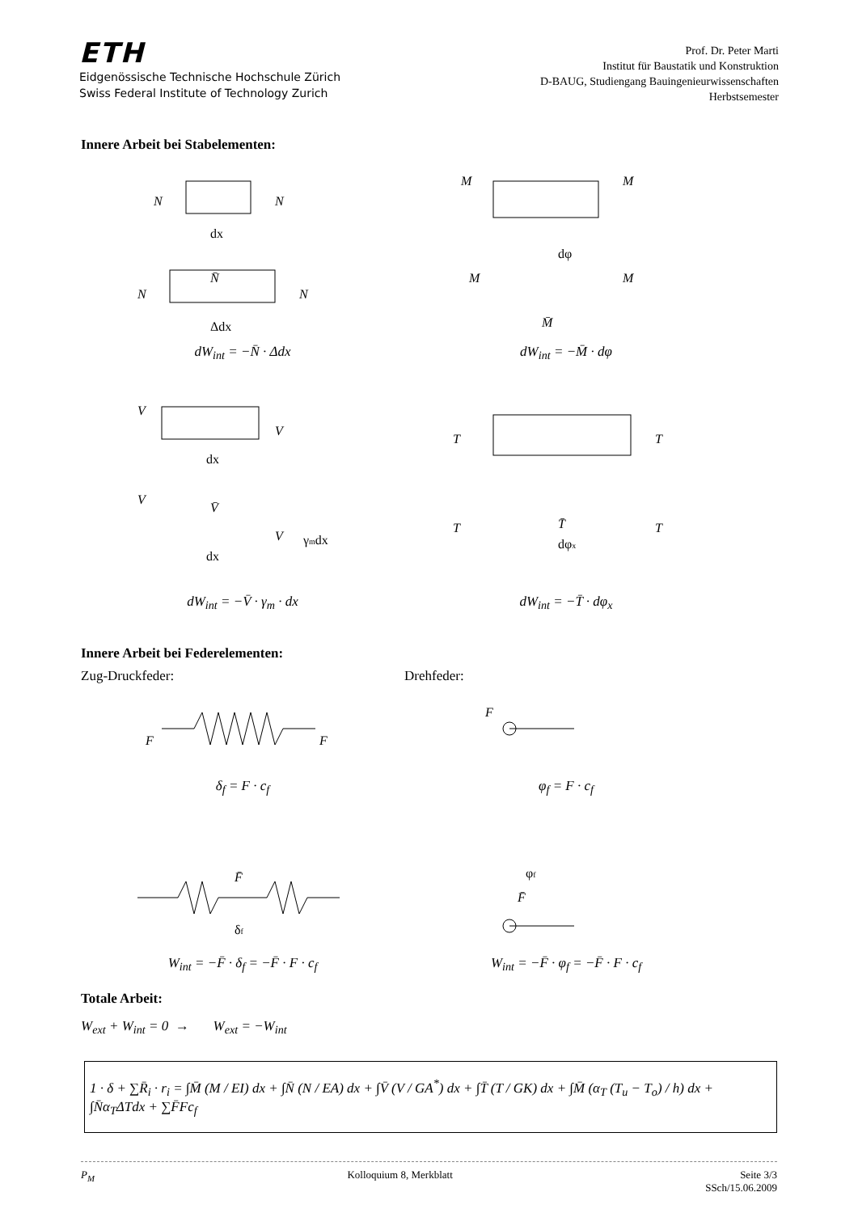ETH
Eidgenössische Technische Hochschule Zürich
Swiss Federal Institute of Technology Zurich
Prof. Dr. Peter Marti
Institut für Baustatik und Konstruktion
D-BAUG, Studiengang Bauingenieurwissenschaften
Herbstsemester
Innere Arbeit bei Stabelementen:
N
N
dx
N̄
N
N
Δdx
dW<sub>int</sub> = −N̄ · Δdx
M
M
dφ
M
M
M̄
dW<sub>int</sub> = −M̄ · dφ
V
V
dx
V
V̄
V
γmdx
dx
dW<sub>int</sub> = −V̄ · γ<sub>m</sub> · dx
T
T
T
T̄
dφx
T
dW<sub>int</sub> = −T̄ · dφ<sub>x</sub>
Innere Arbeit bei Federelementen:
Zug-Druckfeder: Drehfeder:
F
F
δ<sub>f</sub> = F · c<sub>f</sub>
F
φ<sub>f</sub> = F · c<sub>f</sub>
F̄
δf
W<sub>int</sub> = −F̄ · δ<sub>f</sub> = −F̄ · F · c<sub>f</sub>
φf
F̄
W<sub>int</sub> = −F̄ · φ<sub>f</sub> = −F̄ · F · c<sub>f</sub>
Totale Arbeit:
W<sub>ext</sub> + W<sub>int</sub> = 0 → W<sub>ext</sub> = −W<sub>int</sub>
1 · δ + ∑R̄<sub>i</sub> · r<sub>i</sub> = ∫M̄ (M / EI) dx + ∫N̄ (N / EA) dx + ∫V̄ (V / GA<sup>*</sup>) dx + ∫T̄ (T / GK) dx + ∫M̄ (α<sub>T</sub> (T<sub>u</sub> − T<sub>o</sub>) / h) dx + ∫N̄α<sub>T</sub>ΔTdx + ∑F̄Fc<sub>f</sub>
P<sub>M</sub> Kolloquium 8, Merkblatt Seite 3/3
SSch/15.06.2009